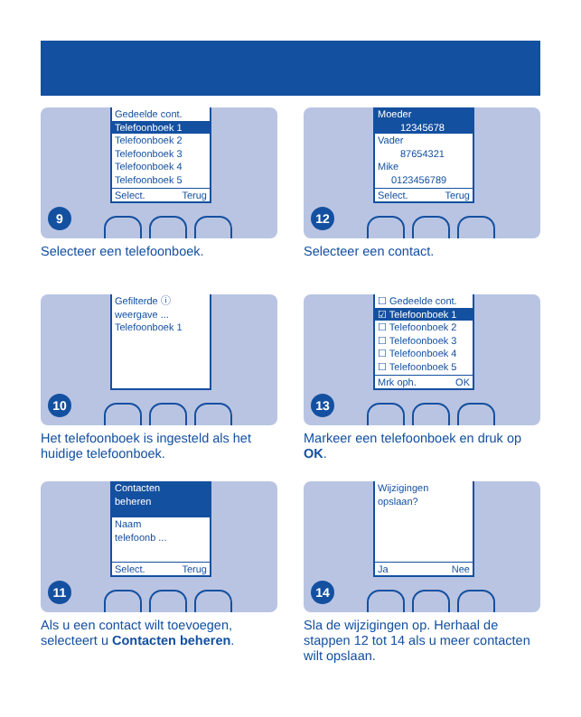Gedeelde cont.
Telefoonboek 1
Telefoonboek 2
Telefoonboek 3
Telefoonboek 4
Telefoonboek 5
Select. Terug
9
Selecteer een telefoonboek.
Moeder
12345678
Vader
87654321
Mike
0123456789
Select. Terug
12
Selecteer een contact.
Gefilterde ⓘ
weergave ...
Telefoonboek 1
10
Het telefoonboek is ingesteld als het huidige telefoonboek.
☐ Gedeelde cont.
☑ Telefoonboek 1
☐ Telefoonboek 2
☐ Telefoonboek 3
☐ Telefoonboek 4
☐ Telefoonboek 5
Mrk oph. OK
13
Markeer een telefoonboek en druk op OK.
Contacten
beheren
Naam
telefoonb ...
Select. Terug
11
Als u een contact wilt toevoegen, selecteert u Contacten beheren.
Wijzigingen
opslaan?
Ja Nee
14
Sla de wijzigingen op. Herhaal de stappen 12 tot 14 als u meer contacten wilt opslaan.